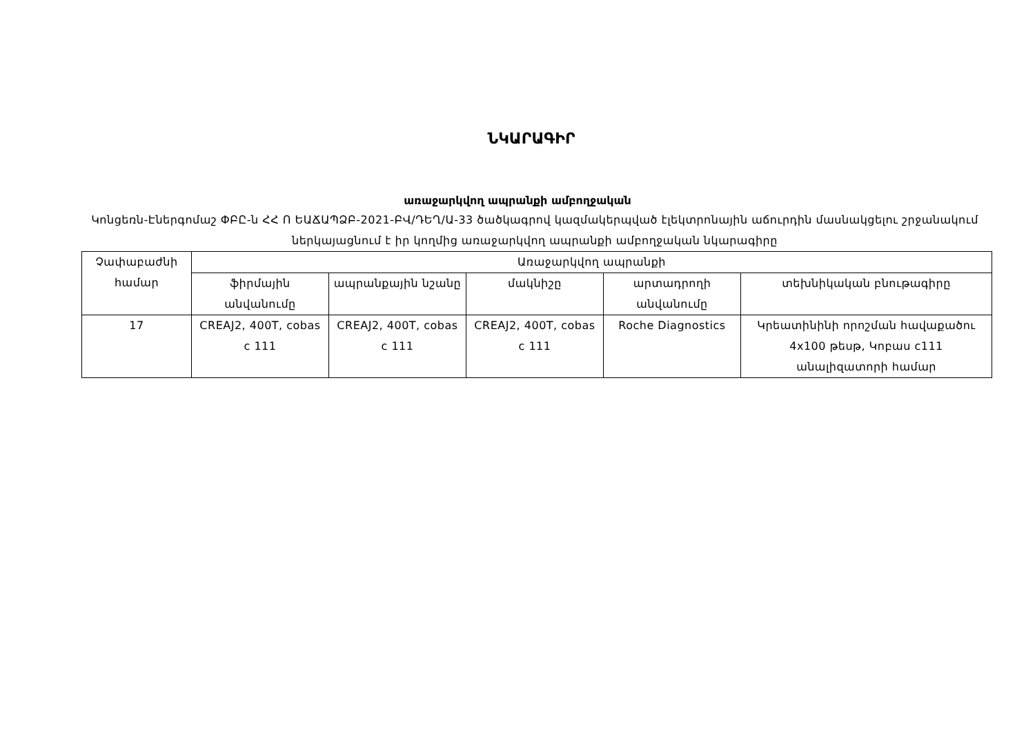ՆԿԱՐԱԳԻՐ
առաջարկվող ապրանքի ամբողջական
Կոնցեռն-Էներգոմաշ ՓԲԸ-ն ՀՀ Ո ԵԱՃԱՊՁԲ-2021-ԲՎ/ԴԵՂ/Ա-33 ծածկագրով կազմակերպված էլեկտրոնային աճուրդին մասնակցելու շրջանակում ներկայացնում է իր կողմից առաջարկվող ապրանքի ամբողջական նկարագիրը
| Չափաբաժնի համար | Առաջարկվող ապրանքի | | | | |
| --- | --- | --- | --- | --- | --- |
| | ֆիրմային անվանումը | ապրանքային նշանը | մակնիշը | արտադրողի անվանումը | տեխնիկական բնութագիրը |
| 17 | CREAJ2, 400T, cobas c 111 | CREAJ2, 400T, cobas c 111 | CREAJ2, 400T, cobas c 111 | Roche Diagnostics | Կրեատինինի որոշման հավաքածու 4x100 թեսթ, Կոբաս c111 անալիզատորի համար |